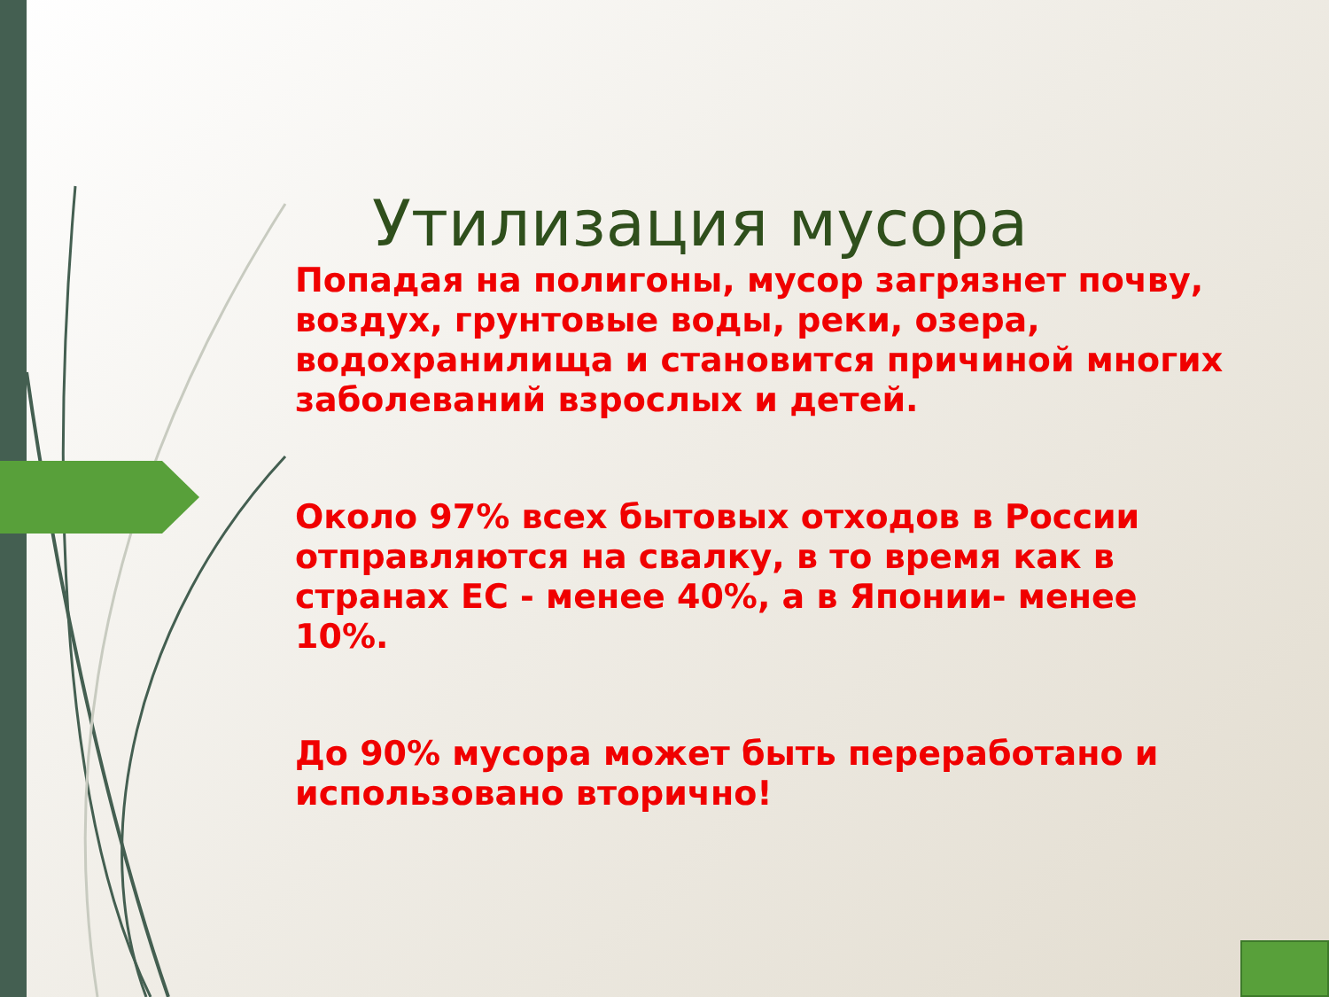Утилизация мусора
Попадая на полигоны, мусор загрязнет почву, воздух, грунтовые воды, реки, озера, водохранилища и становится причиной многих заболеваний взрослых и детей.
Около 97% всех бытовых отходов в России отправляются на свалку, в то время как в странах ЕС - менее 40%, а в Японии- менее 10%.
До 90% мусора может быть переработано и использовано вторично!